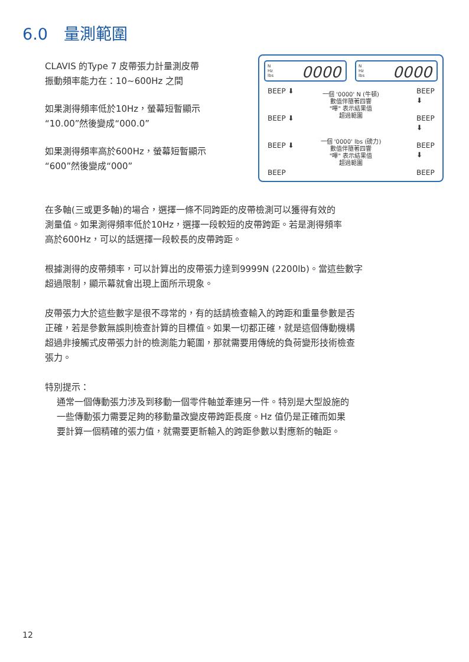6.0　量測範圍
CLAVIS 的Type 7 皮帶張力計量測皮帶
振動頻率能力在：10~600Hz 之間
如果測得頻率低於10Hz，螢幕短暫顯示
“10.00”然後變成“000.0”
如果測得頻率高於600Hz，螢幕短暫顯示
“600”然後變成“000”
N
Hz
lbs
0000
N
Hz
lbs
0000
BEEP ⬇
BEEP ⬇
BEEP ⬇
BEEP
BEEP ⬇
BEEP ⬇
BEEP ⬇
BEEP
一個 '0000' N (牛頓)
數值伴隨著四響
"嗶" 表示結果值
超過範圍
一個 '0000' lbs (磅力)
數值伴隨著四響
"嗶" 表示結果值
超過範圍
在多軸(三或更多軸)的場合，選擇一條不同跨距的皮帶檢測可以獲得有效的
測量值。如果測得頻率低於10Hz，選擇一段較短的皮帶跨距。若是測得頻率
高於600Hz，可以的話選擇一段較長的皮帶跨距。
根據測得的皮帶頻率，可以計算出的皮帶張力達到9999N (2200lb)。當這些數字
超過限制，顯示幕就會出現上面所示現象。
皮帶張力大於這些數字是很不尋常的，有的話請檢查輸入的跨距和重量參數是否
正確，若是參數無誤則檢查計算的目標值。如果一切都正確，就是這個傳動機構
超過非接觸式皮帶張力計的檢測能力範圍，那就需要用傳統的負荷變形技術檢查
張力。
特別提示：
通常一個傳動張力涉及到移動一個零件軸並牽連另一件。特別是大型設施的
一些傳動張力需要足夠的移動量改變皮帶跨距長度。Hz 值仍是正確而如果
要計算一個精確的張力值，就需要更新輸入的跨距參數以對應新的軸距。
12